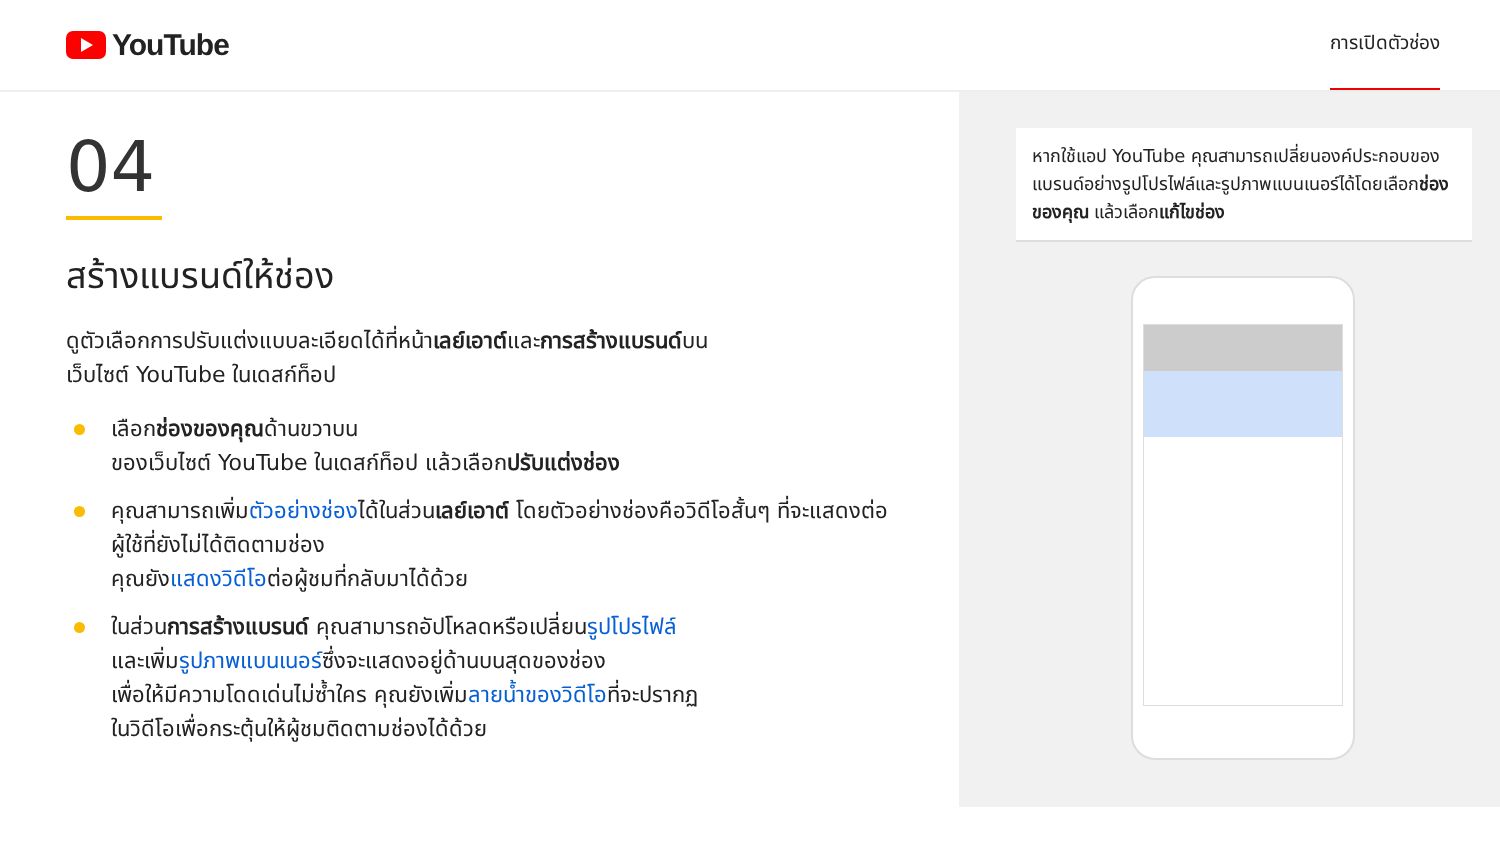YouTube
การเปิดตัวช่อง
04
สร้างแบรนด์ให้ช่อง
ดูตัวเลือกการปรับแต่งแบบละเอียดได้ที่หน้าเลย์เอาต์และการสร้างแบรนด์บน
เว็บไซต์ YouTube ในเดสก์ท็อป
เลือกช่องของคุณด้านขวาบน
ของเว็บไซต์ YouTube ในเดสก์ท็อป แล้วเลือกปรับแต่งช่อง
คุณสามารถเพิ่มตัวอย่างช่องได้ในส่วนเลย์เอาต์ โดยตัวอย่างช่องคือวิดีโอสั้นๆ ที่จะแสดงต่อผู้ใช้ที่ยังไม่ได้ติดตามช่อง
คุณยังแสดงวิดีโอต่อผู้ชมที่กลับมาได้ด้วย
ในส่วนการสร้างแบรนด์ คุณสามารถอัปโหลดหรือเปลี่ยนรูปโปรไฟล์
และเพิ่มรูปภาพแบนเนอร์ซึ่งจะแสดงอยู่ด้านบนสุดของช่อง
เพื่อให้มีความโดดเด่นไม่ซ้ำใคร คุณยังเพิ่มลายน้ำของวิดีโอที่จะปรากฏ
ในวิดีโอเพื่อกระตุ้นให้ผู้ชมติดตามช่องได้ด้วย
หากใช้แอป YouTube คุณสามารถเปลี่ยนองค์ประกอบของแบรนด์อย่างรูปโปรไฟล์และรูปภาพแบนเนอร์ได้โดยเลือกช่องของคุณ แล้วเลือกแก้ไขช่อง